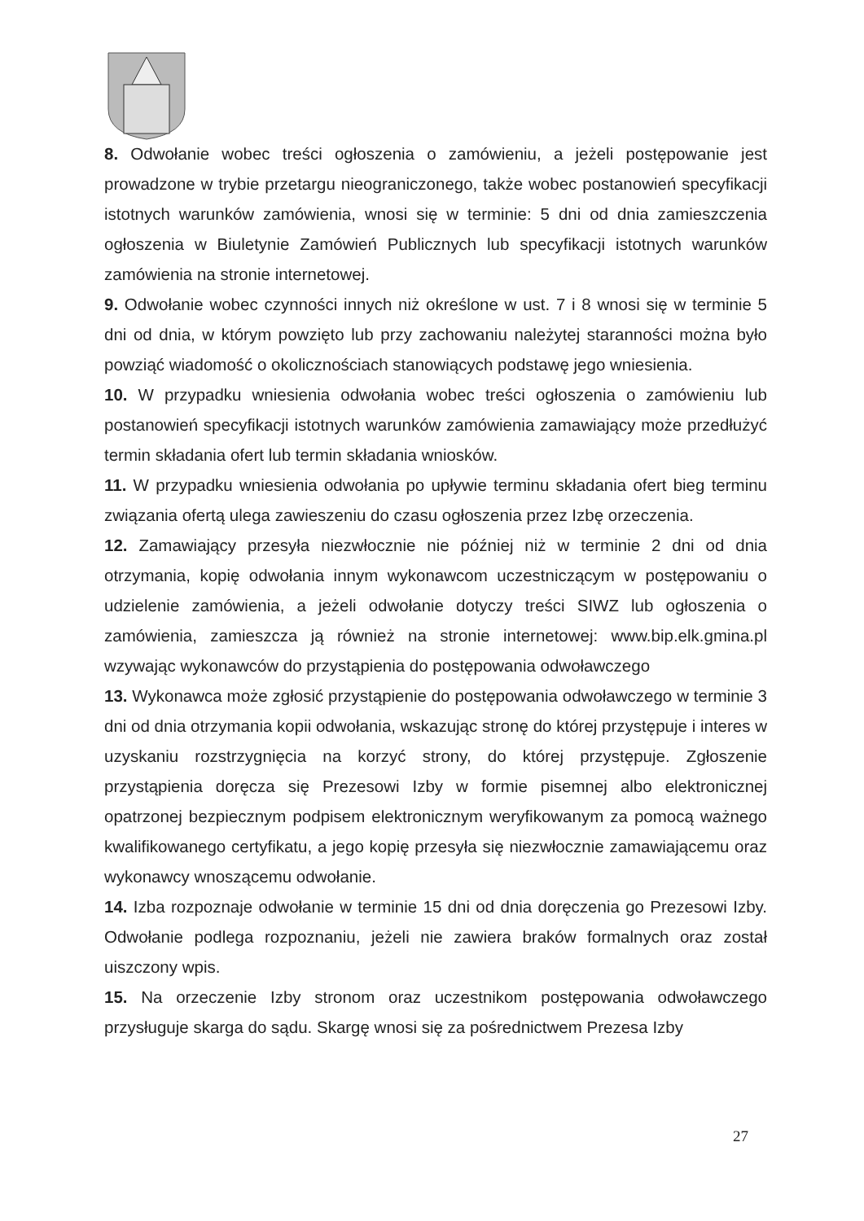8. Odwołanie wobec treści ogłoszenia o zamówieniu, a jeżeli postępowanie jest prowadzone w trybie przetargu nieograniczonego, także wobec postanowień specyfikacji istotnych warunków zamówienia, wnosi się w terminie: 5 dni od dnia zamieszczenia ogłoszenia w Biuletynie Zamówień Publicznych lub specyfikacji istotnych warunków zamówienia na stronie internetowej.
9. Odwołanie wobec czynności innych niż określone w ust. 7 i 8 wnosi się w terminie 5 dni od dnia, w którym powzięto lub przy zachowaniu należytej staranności można było powziąć wiadomość o okolicznościach stanowiących podstawę jego wniesienia.
10. W przypadku wniesienia odwołania wobec treści ogłoszenia o zamówieniu lub postanowień specyfikacji istotnych warunków zamówienia zamawiający może przedłużyć termin składania ofert lub termin składania wniosków.
11. W przypadku wniesienia odwołania po upływie terminu składania ofert bieg terminu związania ofertą ulega zawieszeniu do czasu ogłoszenia przez Izbę orzeczenia.
12. Zamawiający przesyła niezwłocznie nie później niż w terminie 2 dni od dnia otrzymania, kopię odwołania innym wykonawcom uczestniczącym w postępowaniu o udzielenie zamówienia, a jeżeli odwołanie dotyczy treści SIWZ lub ogłoszenia o zamówienia, zamieszcza ją również na stronie internetowej: www.bip.elk.gmina.pl wzywając wykonawców do przystąpienia do postępowania odwoławczego
13. Wykonawca może zgłosić przystąpienie do postępowania odwoławczego w terminie 3 dni od dnia otrzymania kopii odwołania, wskazując stronę do której przystępuje i interes w uzyskaniu rozstrzygnięcia na korzyć strony, do której przystępuje. Zgłoszenie przystąpienia doręcza się Prezesowi Izby w formie pisemnej albo elektronicznej opatrzonej bezpiecznym podpisem elektronicznym weryfikowanym za pomocą ważnego kwalifikowanego certyfikatu, a jego kopię przesyła się niezwłocznie zamawiającemu oraz wykonawcy wnoszącemu odwołanie.
14. Izba rozpoznaje odwołanie w terminie 15 dni od dnia doręczenia go Prezesowi Izby. Odwołanie podlega rozpoznaniu, jeżeli nie zawiera braków formalnych oraz został uiszczony wpis.
15. Na orzeczenie Izby stronom oraz uczestnikom postępowania odwoławczego przysługuje skarga do sądu. Skargę wnosi się za pośrednictwem Prezesa Izby
27